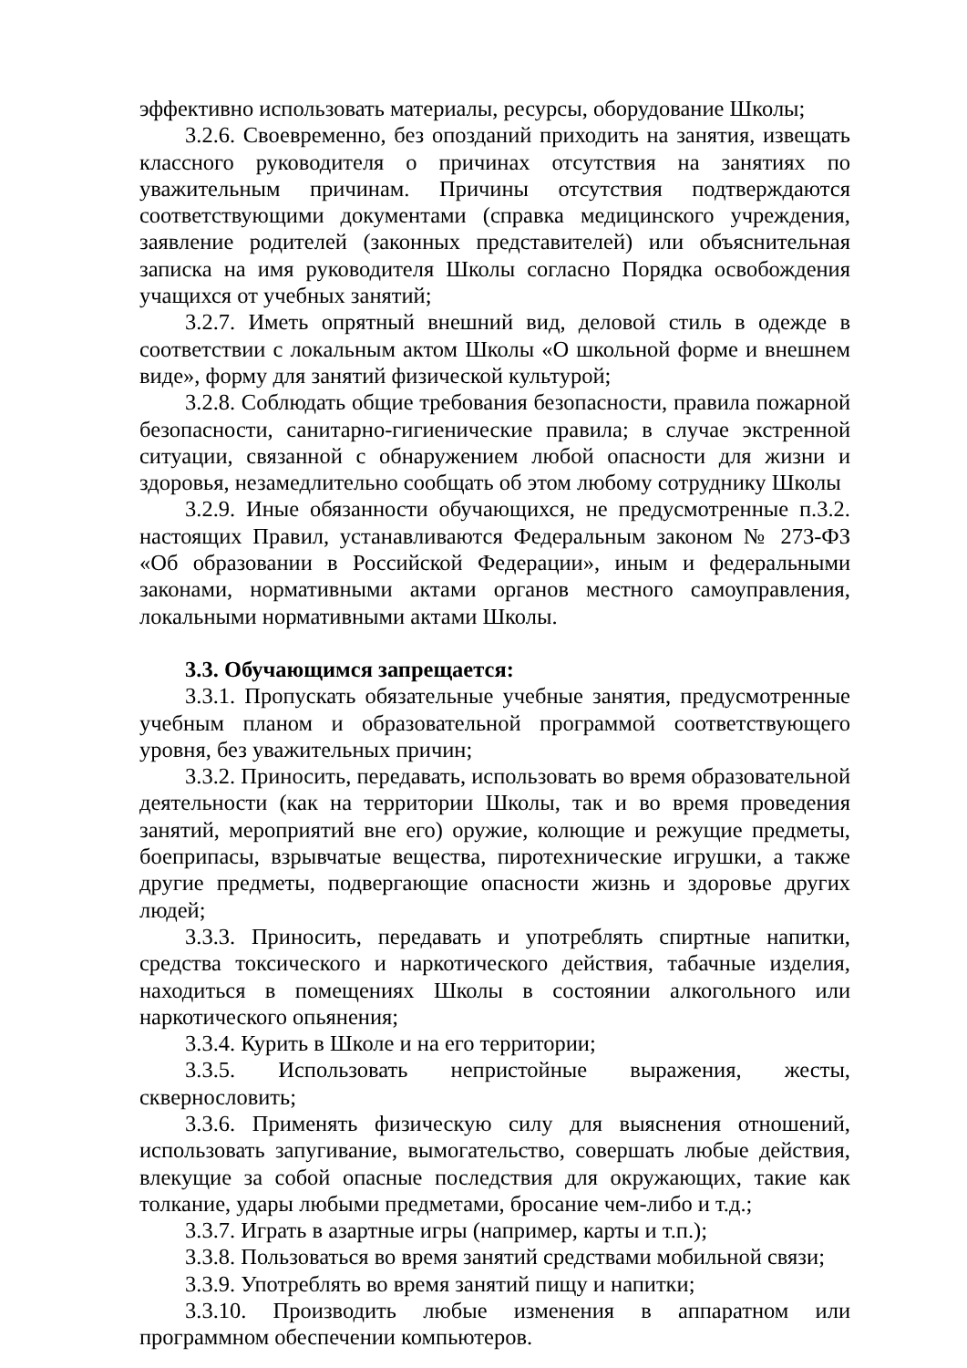эффективно использовать материалы, ресурсы, оборудование Школы;
3.2.6. Своевременно, без опозданий приходить на занятия, извещать классного руководителя о причинах отсутствия на занятиях по уважительным причинам. Причины отсутствия подтверждаются соответствующими документами (справка медицинского учреждения, заявление родителей (законных представителей) или объяснительная записка на имя руководителя Школы согласно Порядка освобождения учащихся от учебных занятий;
3.2.7. Иметь опрятный внешний вид, деловой стиль в одежде в соответствии с локальным актом Школы «О школьной форме и внешнем виде», форму для занятий физической культурой;
3.2.8. Соблюдать общие требования безопасности, правила пожарной безопасности, санитарно-гигиенические правила; в случае экстренной ситуации, связанной с обнаружением любой опасности для жизни и здоровья, незамедлительно сообщать об этом любому сотруднику Школы
3.2.9. Иные обязанности обучающихся, не предусмотренные п.3.2. настоящих Правил, устанавливаются Федеральным законом № 273-ФЗ «Об образовании в Российской Федерации», иным и федеральными законами, нормативными актами органов местного самоуправления, локальными нормативными актами Школы.
3.3. Обучающимся запрещается:
3.3.1. Пропускать обязательные учебные занятия, предусмотренные учебным планом и образовательной программой соответствующего уровня, без уважительных причин;
3.3.2. Приносить, передавать, использовать во время образовательной деятельности (как на территории Школы, так и во время проведения занятий, мероприятий вне его) оружие, колющие и режущие предметы, боеприпасы, взрывчатые вещества, пиротехнические игрушки, а также другие предметы, подвергающие опасности жизнь и здоровье других людей;
3.3.3. Приносить, передавать и употреблять спиртные напитки, средства токсического и наркотического действия, табачные изделия, находиться в помещениях Школы в состоянии алкогольного или наркотического опьянения;
3.3.4. Курить в Школе и на его территории;
3.3.5. Использовать непристойные выражения, жесты, сквернословить;
3.3.6. Применять физическую силу для выяснения отношений, использовать запугивание, вымогательство, совершать любые действия, влекущие за собой опасные последствия для окружающих, такие как толкание, удары любыми предметами, бросание чем-либо и т.д.;
3.3.7. Играть в азартные игры (например, карты и т.п.);
3.3.8. Пользоваться во время занятий средствами мобильной связи;
3.3.9. Употреблять во время занятий пищу и напитки;
3.3.10. Производить любые изменения в аппаратном или программном обеспечении компьютеров.